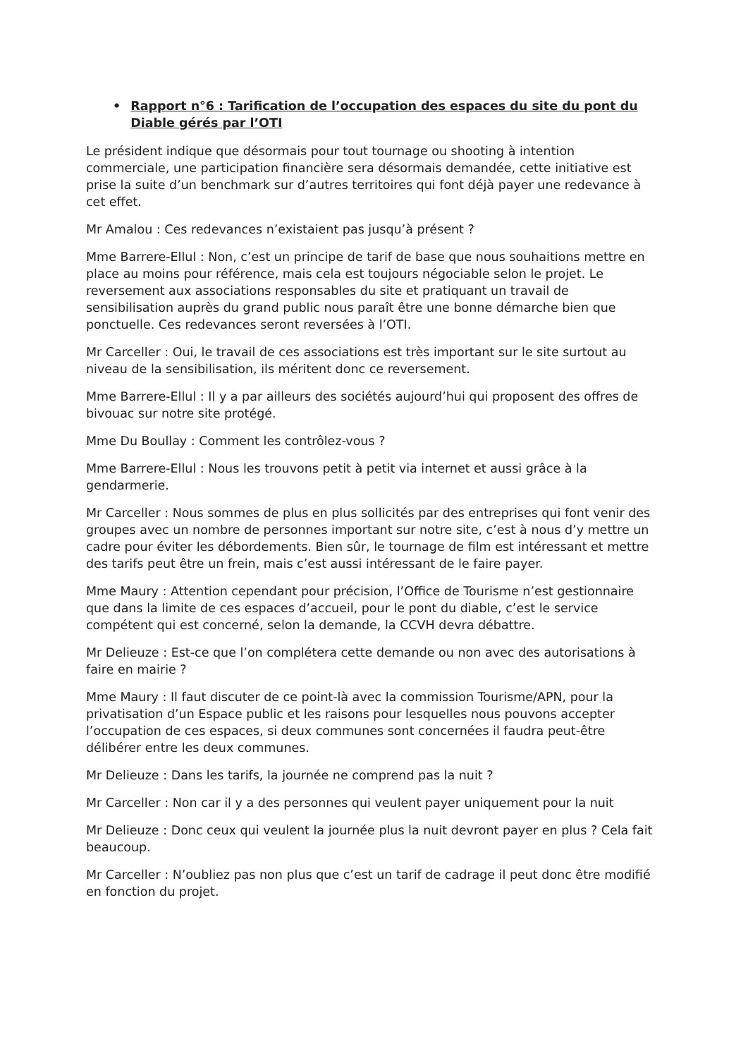• Rapport n°6 : Tarification de l’occupation des espaces du site du pont du Diable gérés par l’OTI
Le président indique que désormais pour tout tournage ou shooting à intention commerciale, une participation financière sera désormais demandée, cette initiative est prise la suite d’un benchmark sur d’autres territoires qui font déjà payer une redevance à cet effet.
Mr Amalou : Ces redevances n’existaient pas jusqu’à présent ?
Mme Barrere-Ellul : Non, c’est un principe de tarif de base que nous souhaitions mettre en place au moins pour référence, mais cela est toujours négociable selon le projet. Le reversement aux associations responsables du site et pratiquant un travail de sensibilisation auprès du grand public nous paraît être une bonne démarche bien que ponctuelle. Ces redevances seront reversées à l’OTI.
Mr Carceller : Oui, le travail de ces associations est très important sur le site surtout au niveau de la sensibilisation, ils méritent donc ce reversement.
Mme Barrere-Ellul : Il y a par ailleurs des sociétés aujourd’hui qui proposent des offres de bivouac sur notre site protégé.
Mme Du Boullay : Comment les contrôlez-vous ?
Mme Barrere-Ellul : Nous les trouvons petit à petit via internet et aussi grâce à la gendarmerie.
Mr Carceller : Nous sommes de plus en plus sollicités par des entreprises qui font venir des groupes avec un nombre de personnes important sur notre site, c’est à nous d’y mettre un cadre pour éviter les débordements. Bien sûr, le tournage de film est intéressant et mettre des tarifs peut être un frein, mais c’est aussi intéressant de le faire payer.
Mme Maury : Attention cependant pour précision, l’Office de Tourisme n’est gestionnaire que dans la limite de ces espaces d’accueil, pour le pont du diable, c’est le service compétent qui est concerné, selon la demande, la CCVH devra débattre.
Mr Delieuze : Est-ce que l’on complétera cette demande ou non avec des autorisations à faire en mairie ?
Mme Maury : Il faut discuter de ce point-là avec la commission Tourisme/APN, pour la privatisation d’un Espace public et les raisons pour lesquelles nous pouvons accepter l’occupation de ces espaces, si deux communes sont concernées il faudra peut-être délibérer entre les deux communes.
Mr Delieuze : Dans les tarifs, la journée ne comprend pas la nuit ?
Mr Carceller : Non car il y a des personnes qui veulent payer uniquement pour la nuit
Mr Delieuze : Donc ceux qui veulent la journée plus la nuit devront payer en plus ? Cela fait beaucoup.
Mr Carceller : N’oubliez pas non plus que c’est un tarif de cadrage il peut donc être modifié en fonction du projet.